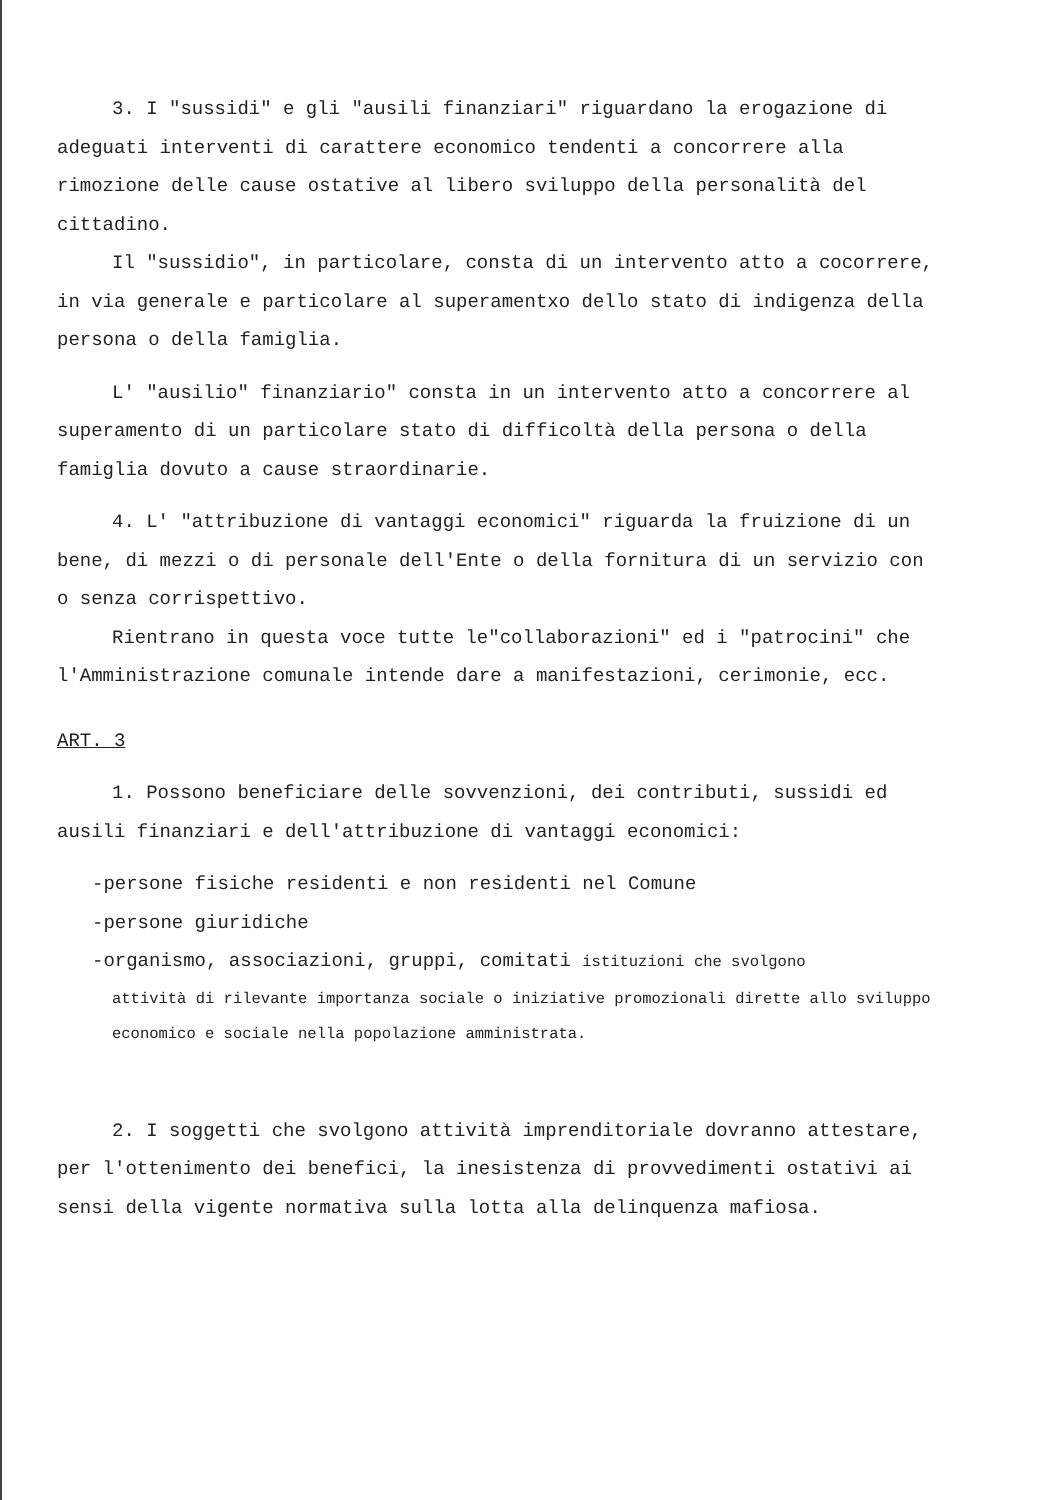3. I "sussidi" e gli "ausili finanziari" riguardano la erogazione di adeguati interventi di carattere economico tendenti a concorrere alla rimozione delle cause ostative al libero sviluppo della personalità del cittadino.
Il "sussidio", in particolare, consta di un intervento atto a cocorrere, in via generale e particolare al superamentxo dello stato di indigenza della persona o della famiglia.
L' "ausilio" finanziario" consta in un intervento atto a concorrere al superamento di un particolare stato di difficoltà della persona o della famiglia dovuto a cause straordinarie.
4. L' "attribuzione di vantaggi economici" riguarda la fruizione di un bene, di mezzi o di personale dell'Ente o della fornitura di un servizio con o senza corrispettivo.
Rientrano in questa voce tutte le"collaborazioni" ed i "patrocini" che l'Amministrazione comunale intende dare a manifestazioni, cerimonie, ecc.
ART. 3
1. Possono beneficiare delle sovvenzioni, dei contributi, sussidi ed ausili finanziari e dell'attribuzione di vantaggi economici:
-persone fisiche residenti e non residenti nel Comune
-persone giuridiche
-organismo, associazioni, gruppi, comitati istituzioni che svolgono
attività di rilevante importanza sociale o iniziative promozionali dirette allo sviluppo economico e sociale nella popolazione amministrata.
2. I soggetti che svolgono attività imprenditoriale dovranno attestare, per l'ottenimento dei benefici, la inesistenza di provvedimenti ostativi ai sensi della vigente normativa sulla lotta alla delinquenza mafiosa.